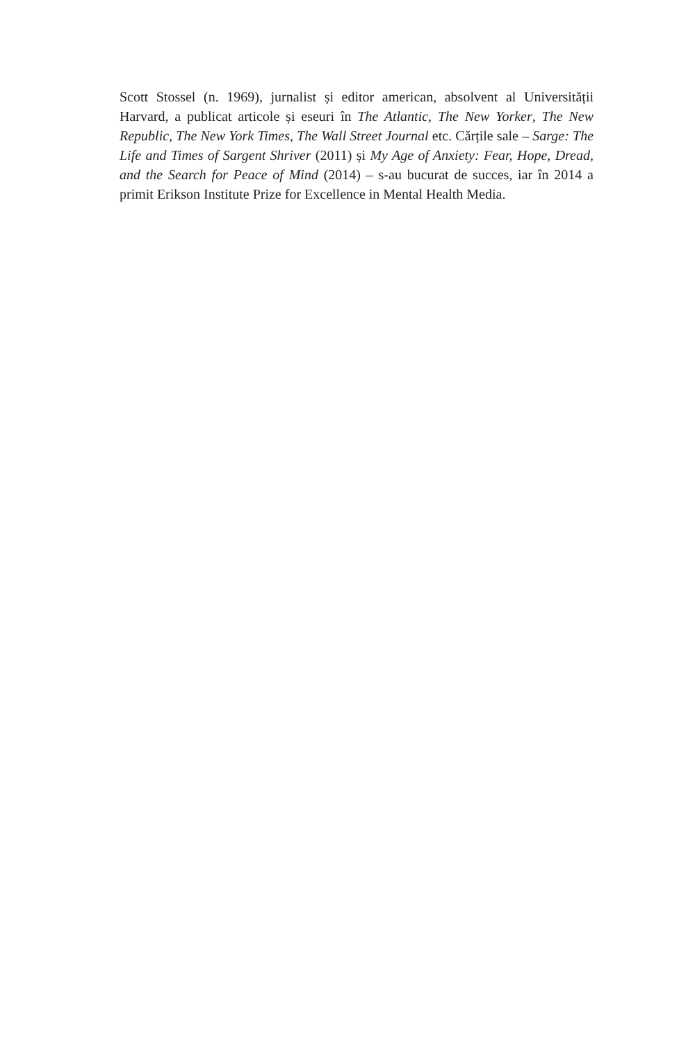Scott Stossel (n. 1969), jurnalist și editor american, absolvent al Universității Harvard, a publicat articole și eseuri în The Atlantic, The New Yorker, The New Republic, The New York Times, The Wall Street Journal etc. Cărțile sale – Sarge: The Life and Times of Sargent Shriver (2011) și My Age of Anxiety: Fear, Hope, Dread, and the Search for Peace of Mind (2014) – s-au bucurat de succes, iar în 2014 a primit Erikson Institute Prize for Excellence in Mental Health Media.